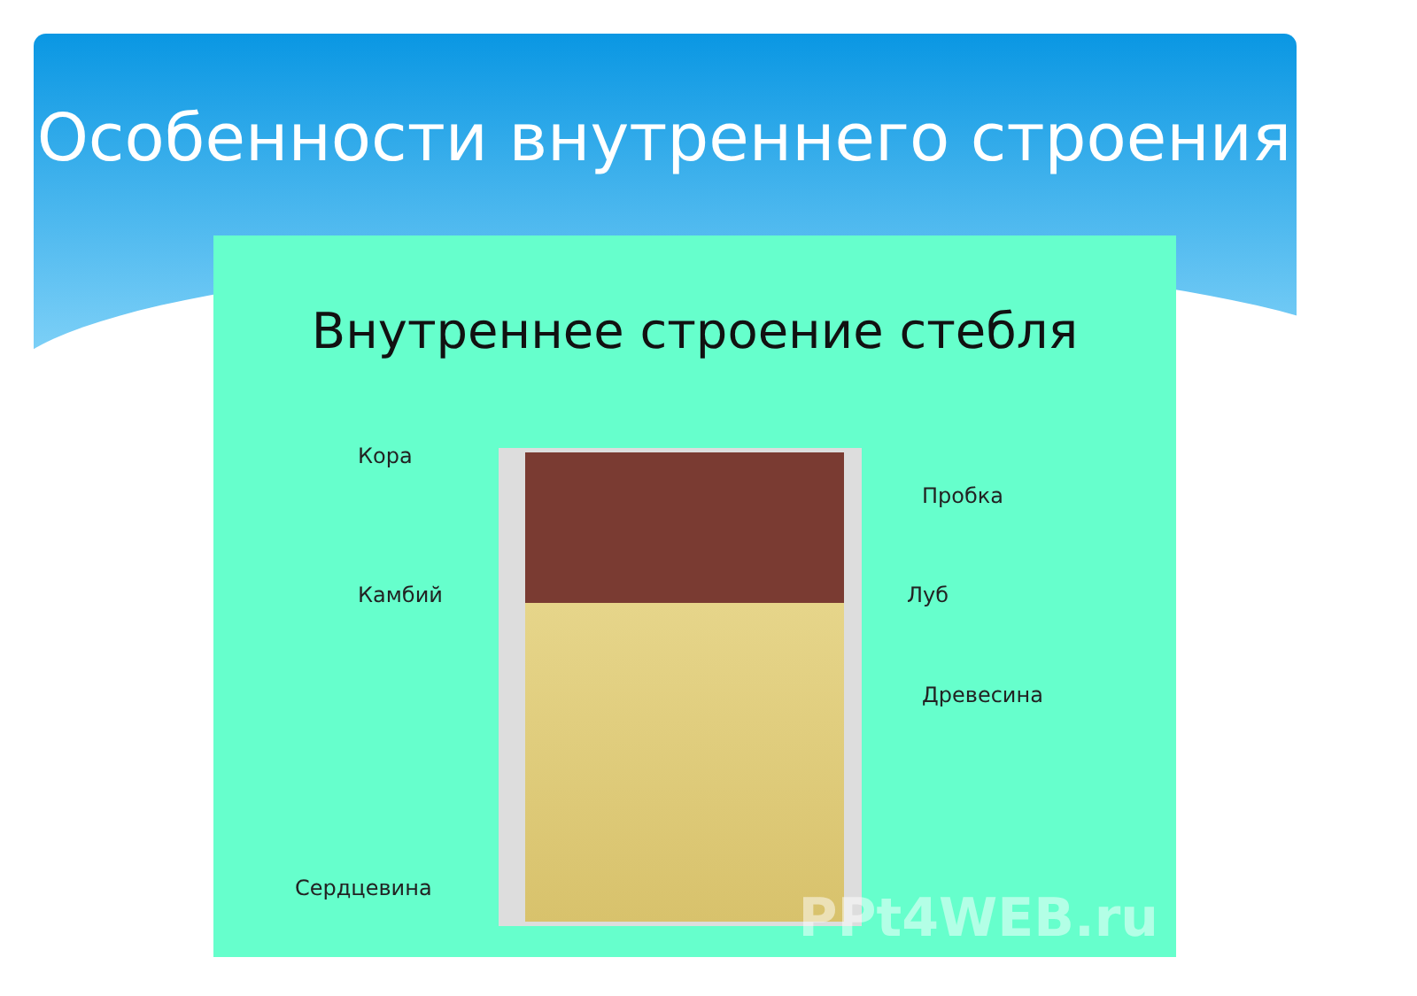Особенности внутреннего строения
Внутреннее строение стебля
Кора
Пробка
Камбий Луб
Древесина
Сердцевина PPt4WEB.ru